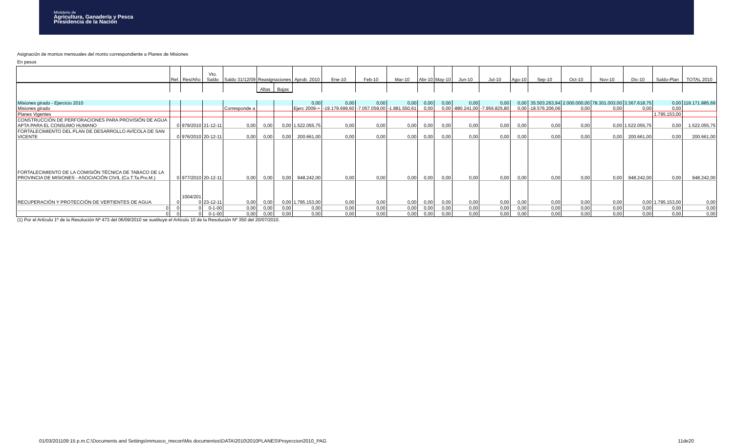Ministerio de
Agricultura, Ganadería y Pesca
Presidencia de la Nación
Asignación de montos mensuales del monto correspondiente a Planes de Misiones
En pesos
| | Ref. | Res/Año | Vto. Saldo | Saldo 31/12/09 | Reasignaciones | | Aprob. 2010 | Ene-10 | Feb-10 | Mar-10 | Abr-10 | May-10 | Jun-10 | Jul-10 | Ago-10 | Sep-10 | Oct-10 | Nov-10 | Dic-10 | Saldo-Plan | TOTAL 2010 |
| --- | --- | --- | --- | --- | --- | --- | --- | --- | --- | --- | --- | --- | --- | --- | --- | --- | --- | --- | --- | --- | --- |
| | | | | | Altas | Bajas | | | | | | | | | | | | | | | |
| Misiones girado - Ejercicio 2010 | | | | | | | 0,00 | 0,00 | 0,00 | 0,00 | 0,00 | 0,00 | 0,00 | 0,00 | 0,00 | 35.503.263,94 | 2.000.000,00 | 78.301.003,00 | 3.367.618,75 | 0,00 | 119.171.885,69 |
| Misiones girado | | | | Corresponde a | | | Ejerc 2009-> | -19.179.699,60 | -7.057.059,00 | -1.881.550,61 | 0,00 | 0,00 | -880.241,00 | -7.956.825,80 | 0,00 | -18.576.206,06 | 0,00 | 0,00 | 0,00 | 0,00 | |
| Planes Vigentes | | | | | | | | | | | | | | | | | | | | 1.795.153,00 | |
| CONSTRUCCIÓN DE PERFORACIONES PARA PROVISIÓN DE AGUA APTA PARA EL CONSUMO HUMANO | 0 | 979/2010 | 21-12-11 | 0,00 | 0,00 | 0,00 | 1.522.055,75 | 0,00 | 0,00 | 0,00 | 0,00 | 0,00 | 0,00 | 0,00 | 0,00 | 0,00 | 0,00 | 0,00 | 1.522.055,75 | 0,00 | 1.522.055,75 |
| FORTALECIMIENTO DEL PLAN DE DESARROLLO AVÍCOLA DE SAN VICENTE | 0 | 976/2010 | 20-12-11 | 0,00 | 0,00 | 0,00 | 200.661,00 | 0,00 | 0,00 | 0,00 | 0,00 | 0,00 | 0,00 | 0,00 | 0,00 | 0,00 | 0,00 | 0,00 | 200.661,00 | 0,00 | 200.661,00 |
| FORTALECIMIENTO DE LA COMISIÓN TÉCNICA DE TABACO DE LA PROVINCIA DE MISIONES - ASOCIACIÓN CIVIL (Co.T.Ta.Pro.M.) | 0 | 977/2010 | 20-12-11 | 0,00 | 0,00 | 0,00 | 948.242,00 | 0,00 | 0,00 | 0,00 | 0,00 | 0,00 | 0,00 | 0,00 | 0,00 | 0,00 | 0,00 | 0,00 | 948.242,00 | 0,00 | 948.242,00 |
| RECUPERACIÓN Y PROTECCIÓN DE VERTIENTES DE AGUA | 0 | 1004/201 0 | 23-12-11 | 0,00 | 0,00 | 0,00 | 1.795.153,00 | 0,00 | 0,00 | 0,00 | 0,00 | 0,00 | 0,00 | 0,00 | 0,00 | 0,00 | 0,00 | 0,00 | 0,00 | 1.795.153,00 | 0,00 |
| 0 | 0 | 0 | 0-1-00 | 0,00 | 0,00 | 0,00 | 0,00 | 0,00 | 0,00 | 0,00 | 0,00 | 0,00 | 0,00 | 0,00 | 0,00 | 0,00 | 0,00 | 0,00 | 0,00 | 0,00 | 0,00 |
| 0 | 0 | 0 | 0-1-00 | 0,00 | 0,00 | 0,00 | 0,00 | 0,00 | 0,00 | 0,00 | 0,00 | 0,00 | 0,00 | 0,00 | 0,00 | 0,00 | 0,00 | 0,00 | 0,00 | 0,00 | 0,00 |
(1) Por el Artículo 1º de la Resolución Nº 473 del 06/09/2010 se sustituye el Artículo 10 de la Resolución Nº 350 del 20/07/2010.
01/03/201109:15 p.m.C:\Documents and Settings\mmusco_mecon\Mis documentos\DATA\2010\2010PLANES\Proyeccion2010_PAG 11de20